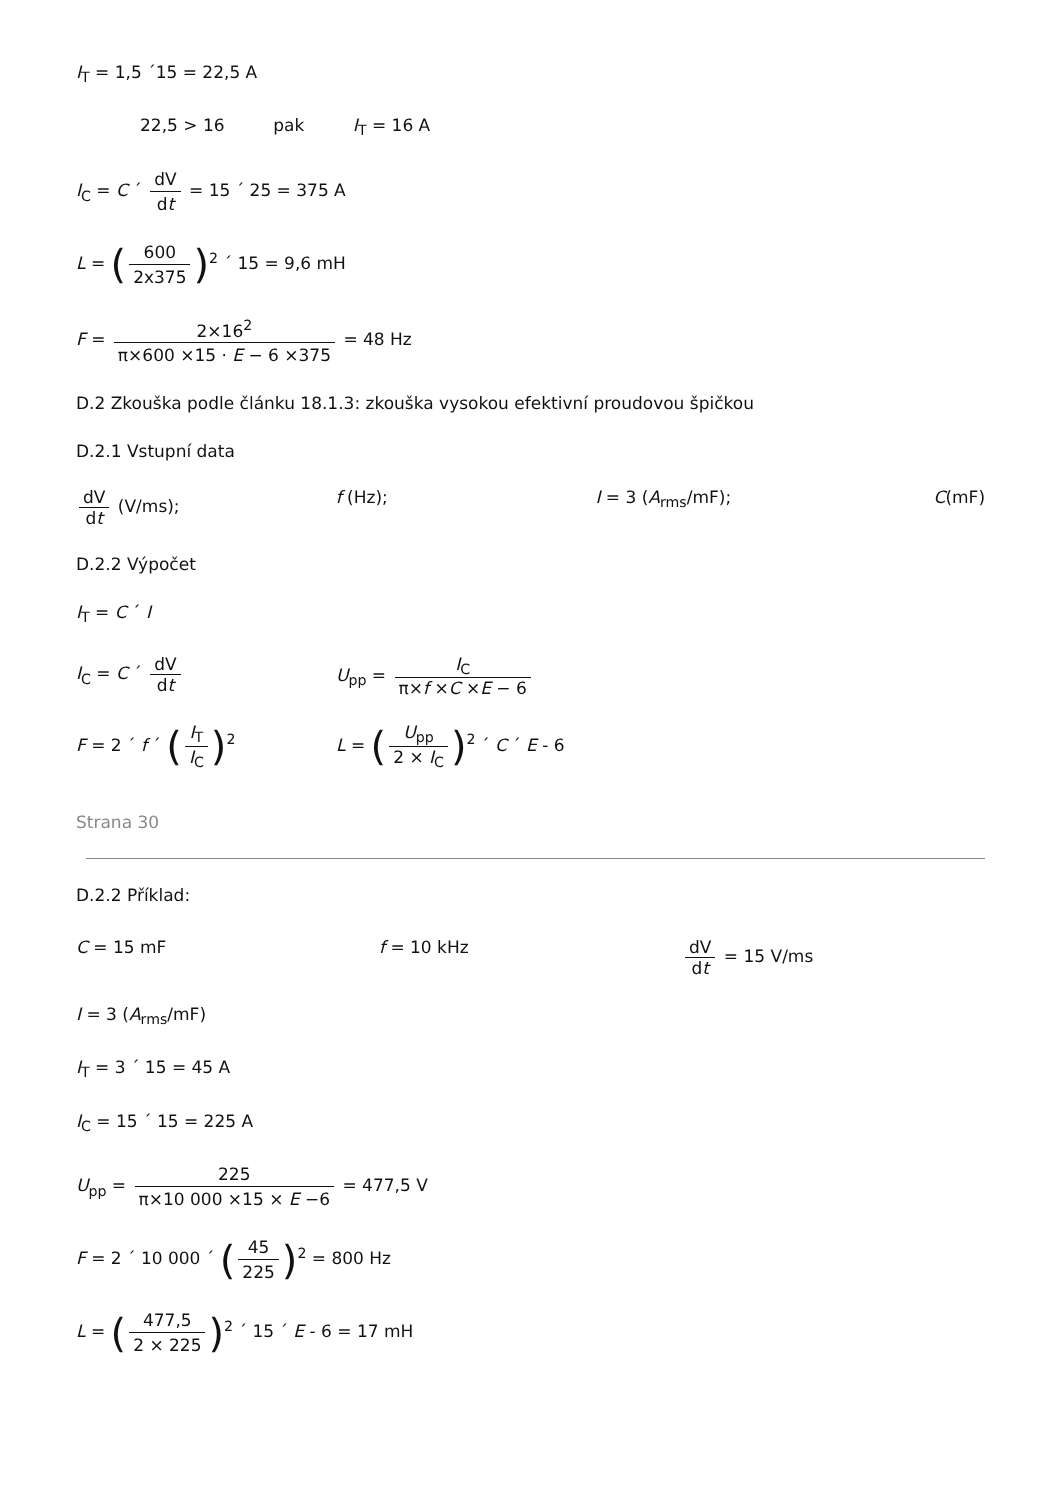I<sub>T</sub> = 1,5 ´15 = 22,5 A
22,5 > 16 pak I<sub>T</sub> = 16 A
I<sub>C</sub> = C ´ dV dt = 15 ´ 25 = 375 A
L = (600 2x375)<sup>2</sup> ´ 15 = 9,6 mH
F = 2×16<sup>2</sup> π×600 ×15 · E − 6 ×375 = 48 Hz
D.2 Zkouška podle článku 18.1.3: zkouška vysokou efektivní proudovou špičkou
D.2.1 Vstupní data
dV dt (V/ms); f (Hz); I = 3 (A<sub>rms</sub>/mF); C(mF)
D.2.2 Výpočet
I<sub>T</sub> = C ´ I
I<sub>C</sub> = C ´ dV dt U<sub>pp</sub> = I<sub>C</sub> π×f ×C ×E − 6
F = 2 ´ f ´ (I<sub>T</sub> I<sub>C</sub>)<sup>2</sup> L = (U<sub>pp</sub> 2 × I<sub>C</sub>)<sup>2</sup> ´ C ´ E - 6
Strana 30
D.2.2 Příklad:
C = 15 mF f = 10 kHz dV dt = 15 V/ms
I = 3 (A<sub>rms</sub>/mF)
I<sub>T</sub> = 3 ´ 15 = 45 A
I<sub>C</sub> = 15 ´ 15 = 225 A
U<sub>pp</sub> = 225 π×10 000 ×15 × E −6 = 477,5 V
F = 2 ´ 10 000 ´ (45 225)<sup>2</sup> = 800 Hz
L = (477,5 2 × 225)<sup>2</sup> ´ 15 ´ E - 6 = 17 mH